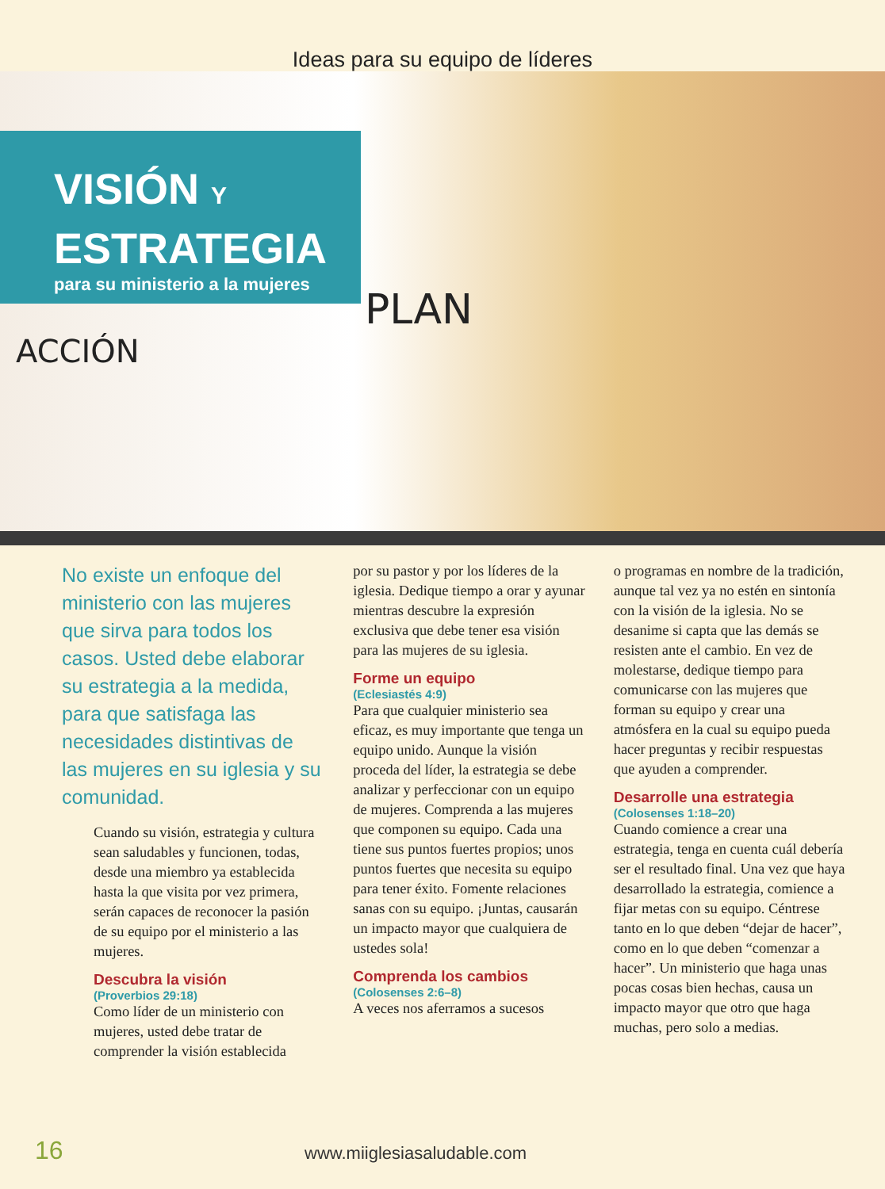Ideas para su equipo de líderes
VISIÓN Y
ESTRATEGIA
para su ministerio a la mujeres
ACCIÓN
PLAN
No existe un enfoque del ministerio con las mujeres que sirva para todos los casos. Usted debe elaborar su estrategia a la medida, para que satisfaga las necesidades distintivas de las mujeres en su iglesia y su comunidad.
Cuando su visión, estrategia y cultura sean saludables y funcionen, todas, desde una miembro ya establecida hasta la que visita por vez primera, serán capaces de reconocer la pasión de su equipo por el ministerio a las mujeres.
Descubra la visión
(Proverbios 29:18)
Como líder de un ministerio con mujeres, usted debe tratar de comprender la visión establecida
por su pastor y por los líderes de la iglesia. Dedique tiempo a orar y ayunar mientras descubre la expresión exclusiva que debe tener esa visión para las mujeres de su iglesia.
Forme un equipo
(Eclesiastés 4:9)
Para que cualquier ministerio sea eficaz, es muy importante que tenga un equipo unido. Aunque la visión proceda del líder, la estrategia se debe analizar y perfeccionar con un equipo de mujeres. Comprenda a las mujeres que componen su equipo. Cada una tiene sus puntos fuertes propios; unos puntos fuertes que necesita su equipo para tener éxito. Fomente relaciones sanas con su equipo. ¡Juntas, causarán un impacto mayor que cualquiera de ustedes sola!
Comprenda los cambios
(Colosenses 2:6–8)
A veces nos aferramos a sucesos
o programas en nombre de la tradición, aunque tal vez ya no estén en sintonía con la visión de la iglesia. No se desanime si capta que las demás se resisten ante el cambio. En vez de molestarse, dedique tiempo para comunicarse con las mujeres que forman su equipo y crear una atmósfera en la cual su equipo pueda hacer preguntas y recibir respuestas que ayuden a comprender.
Desarrolle una estrategia
(Colosenses 1:18–20)
Cuando comience a crear una estrategia, tenga en cuenta cuál debería ser el resultado final. Una vez que haya desarrollado la estrategia, comience a fijar metas con su equipo. Céntrese tanto en lo que deben “dejar de hacer”, como en lo que deben “comenzar a hacer”. Un ministerio que haga unas pocas cosas bien hechas, causa un impacto mayor que otro que haga muchas, pero solo a medias.
16 www.miiglesiasaludable.com